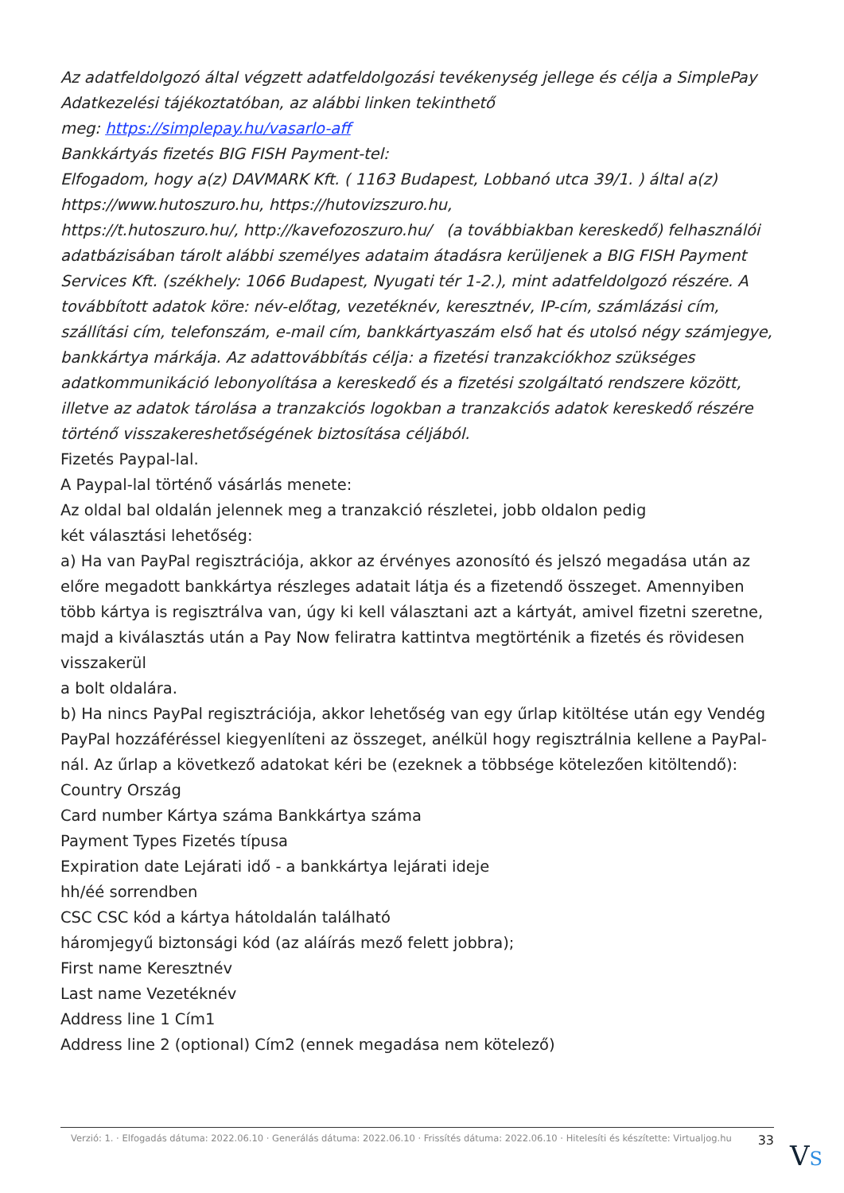Az adatfeldolgozó által végzett adatfeldolgozási tevékenység jellege és célja a SimplePay Adatkezelési tájékoztatóban, az alábbi linken tekinthető
meg: https://simplepay.hu/vasarlo-aff
Bankkártyás fizetés BIG FISH Payment-tel:
Elfogadom, hogy a(z) DAVMARK Kft. ( 1163 Budapest, Lobbanó utca 39/1. ) által a(z) https://www.hutoszuro.hu, https://hutovizszuro.hu,
https://t.hutoszuro.hu/, http://kavefozoszuro.hu/ (a továbbiakban kereskedő) felhasználói adatbázisában tárolt alábbi személyes adataim átadásra kerüljenek a BIG FISH Payment Services Kft. (székhely: 1066 Budapest, Nyugati tér 1-2.), mint adatfeldolgozó részére. A továbbított adatok köre: név-előtag, vezetéknév, keresztnév, IP-cím, számlázási cím, szállítási cím, telefonszám, e-mail cím, bankkártyaszám első hat és utolsó négy számjegye, bankkártya márkája. Az adattovábbítás célja: a fizetési tranzakciókhoz szükséges adatkommunikáció lebonyolítása a kereskedő és a fizetési szolgáltató rendszere között, illetve az adatok tárolása a tranzakciós logokban a tranzakciós adatok kereskedő részére történő visszakereshetőségének biztosítása céljából.
Fizetés Paypal-lal.
A Paypal-lal történő vásárlás menete:
Az oldal bal oldalán jelennek meg a tranzakció részletei, jobb oldalon pedig
két választási lehetőség:
a) Ha van PayPal regisztrációja, akkor az érvényes azonosító és jelszó megadása után az előre megadott bankkártya részleges adatait látja és a fizetendő összeget. Amennyiben több kártya is regisztrálva van, úgy ki kell választani azt a kártyát, amivel fizetni szeretne, majd a kiválasztás után a Pay Now feliratra kattintva megtörténik a fizetés és rövidesen visszakerül
a bolt oldalára.
b) Ha nincs PayPal regisztrációja, akkor lehetőség van egy űrlap kitöltése után egy Vendég PayPal hozzáféréssel kiegyenlíteni az összeget, anélkül hogy regisztrálnia kellene a PayPal-nál. Az űrlap a következő adatokat kéri be (ezeknek a többsége kötelezően kitöltendő):
Country Ország
Card number Kártya száma Bankkártya száma
Payment Types Fizetés típusa
Expiration date Lejárati idő - a bankkártya lejárati ideje
hh/éé sorrendben
CSC CSC kód a kártya hátoldalán található
háromjegyű biztonsági kód (az aláírás mező felett jobbra);
First name Keresztnév
Last name Vezetéknév
Address line 1 Cím1
Address line 2 (optional) Cím2 (ennek megadása nem kötelező)
Verzió: 1. · Elfogadás dátuma: 2022.06.10 · Generálás dátuma: 2022.06.10 · Frissítés dátuma: 2022.06.10 · Hitelesíti és készítette: Virtualjog.hu
33
VS